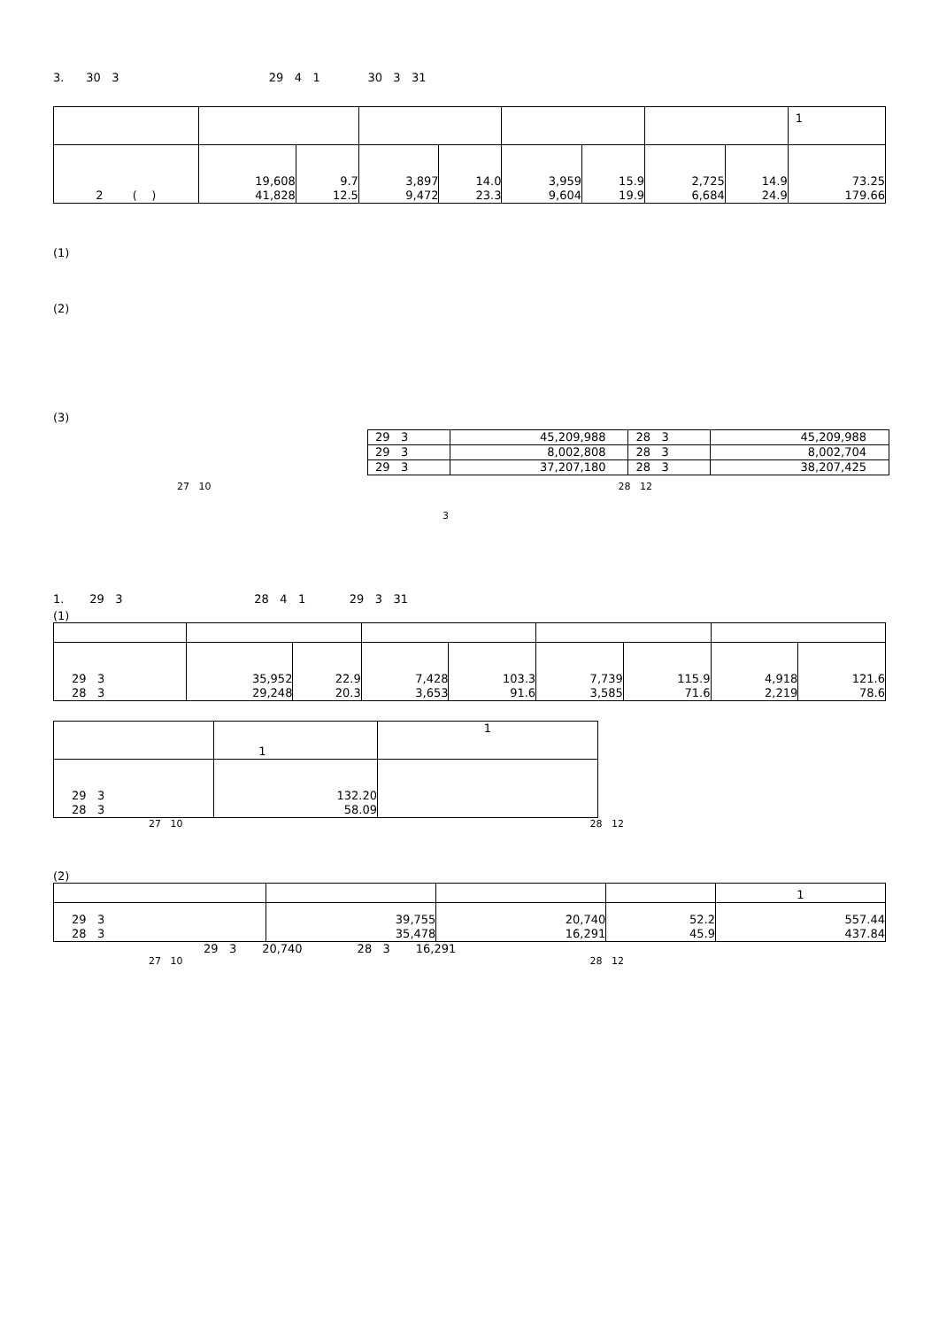3. 30 3 29 4 1 30 3 31
| | | | | | | | | | 1 |
| 2 ( ) | 19,608 41,828 | 9.7 12.5 | 3,897 9,472 | 14.0 23.3 | 3,959 9,604 | 15.9 19.9 | 2,725 6,684 | 14.9 24.9 | 73.25 179.66 |
(1)
(2)
(3)
| 29 3 | 45,209,988 | 28 3 | 45,209,988 |
| 29 3 | 8,002,808 | 28 3 | 8,002,704 |
| 29 3 | 37,207,180 | 28 3 | 38,207,425 |
27 10 28 12
3
1. 29 3 28 4 1 29 3 31
(1)
| 29 3 28 3 | 35,952 29,248 | 22.9 20.3 | 7,428 3,653 | 103.3 91.6 | 7,739 3,585 | 115.9 71.6 | 4,918 2,219 | 121.6 78.6 |
| | 1 | 1 |
| 29 3 28 3 | 132.20 58.09 | |
27 10 28 12
(2)
| | | | | 1 |
| 29 3 28 3 | 39,755 35,478 | 20,740 16,291 | 52.2 45.9 | 557.44 437.84 |
29 3 20,740 28 3 16,291
27 10 28 12